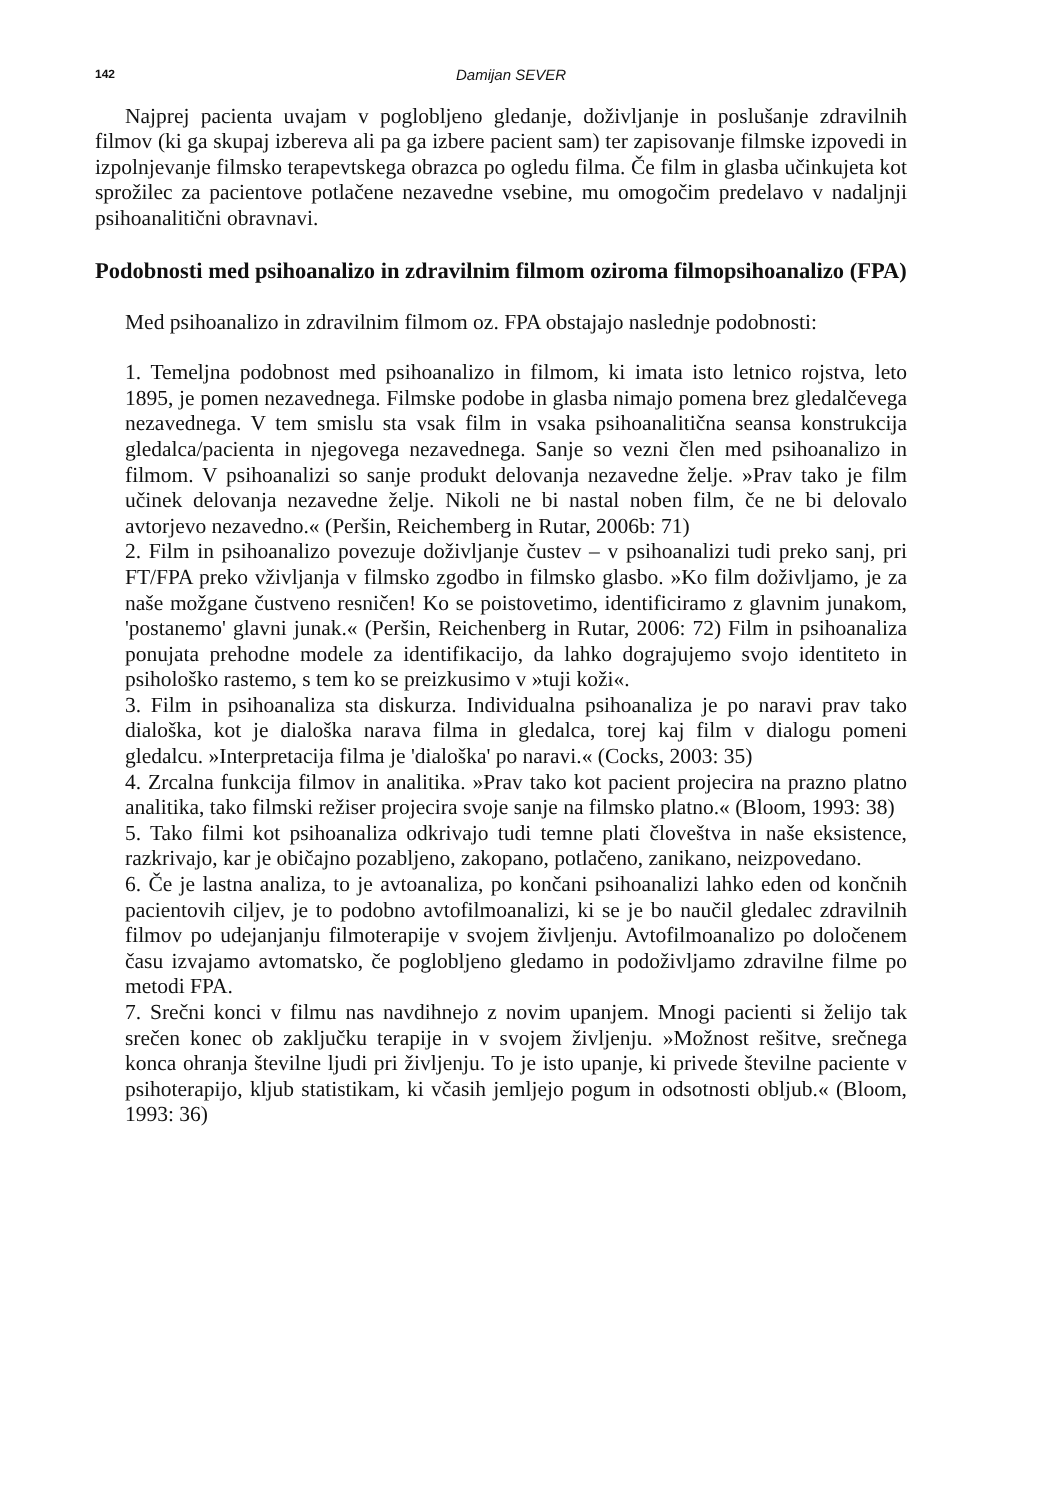142 Damijan SEVER
Najprej pacienta uvajam v poglobljeno gledanje, doživljanje in poslušanje zdravilnih filmov (ki ga skupaj izbereva ali pa ga izbere pacient sam) ter zapisovanje filmske izpovedi in izpolnjevanje filmsko terapevtskega obrazca po ogledu filma. Če film in glasba učinkujeta kot sprožilec za pacientove potlačene nezavedne vsebine, mu omogočim predelavo v nadaljnji psihoanalitični obravnavi.
Podobnosti med psihoanalizo in zdravilnim filmom oziroma filmopsihoanalizo (FPA)
Med psihoanalizo in zdravilnim filmom oz. FPA obstajajo naslednje podobnosti:
1. Temeljna podobnost med psihoanalizo in filmom, ki imata isto letnico rojstva, leto 1895, je pomen nezavednega. Filmske podobe in glasba nimajo pomena brez gledalčevega nezavednega. V tem smislu sta vsak film in vsaka psihoanalitična seansa konstrukcija gledalca/pacienta in njegovega nezavednega. Sanje so vezni člen med psihoanalizo in filmom. V psihoanalizi so sanje produkt delovanja nezavedne želje. »Prav tako je film učinek delovanja nezavedne želje. Nikoli ne bi nastal noben film, če ne bi delovalo avtorjevo nezavedno.« (Peršin, Reichemberg in Rutar, 2006b: 71)
2. Film in psihoanalizo povezuje doživljanje čustev – v psihoanalizi tudi preko sanj, pri FT/FPA preko vživljanja v filmsko zgodbo in filmsko glasbo. »Ko film doživljamo, je za naše možgane čustveno resničen! Ko se poistovetimo, identificiramo z glavnim junakom, 'postanemo' glavni junak.« (Peršin, Reichenberg in Rutar, 2006: 72) Film in psihoanaliza ponujata prehodne modele za identifikacijo, da lahko dograjujemo svojo identiteto in psihološko rastemo, s tem ko se preizkusimo v »tuji koži«.
3. Film in psihoanaliza sta diskurza. Individualna psihoanaliza je po naravi prav tako dialoška, kot je dialoška narava filma in gledalca, torej kaj film v dialogu pomeni gledalcu. »Interpretacija filma je 'dialoška' po naravi.« (Cocks, 2003: 35)
4. Zrcalna funkcija filmov in analitika. »Prav tako kot pacient projecira na prazno platno analitika, tako filmski režiser projecira svoje sanje na filmsko platno.« (Bloom, 1993: 38)
5. Tako filmi kot psihoanaliza odkrivajo tudi temne plati človeštva in naše eksistence, razkrivajo, kar je običajno pozabljeno, zakopano, potlačeno, zanikano, neizpovedano.
6. Če je lastna analiza, to je avtoanaliza, po končani psihoanalizi lahko eden od končnih pacientovih ciljev, je to podobno avtofilmoanalizi, ki se je bo naučil gledalec zdravilnih filmov po udejanjanju filmoterapije v svojem življenju. Avtofilmoanalizo po določenem času izvajamo avtomatsko, če poglobljeno gledamo in podoživljamo zdravilne filme po metodi FPA.
7. Srečni konci v filmu nas navdihnejo z novim upanjem. Mnogi pacienti si želijo tak srečen konec ob zaključku terapije in v svojem življenju. »Možnost rešitve, srečnega konca ohranja številne ljudi pri življenju. To je isto upanje, ki privede številne paciente v psihoterapijo, kljub statistikam, ki včasih jemljejo pogum in odsotnosti obljub.« (Bloom, 1993: 36)